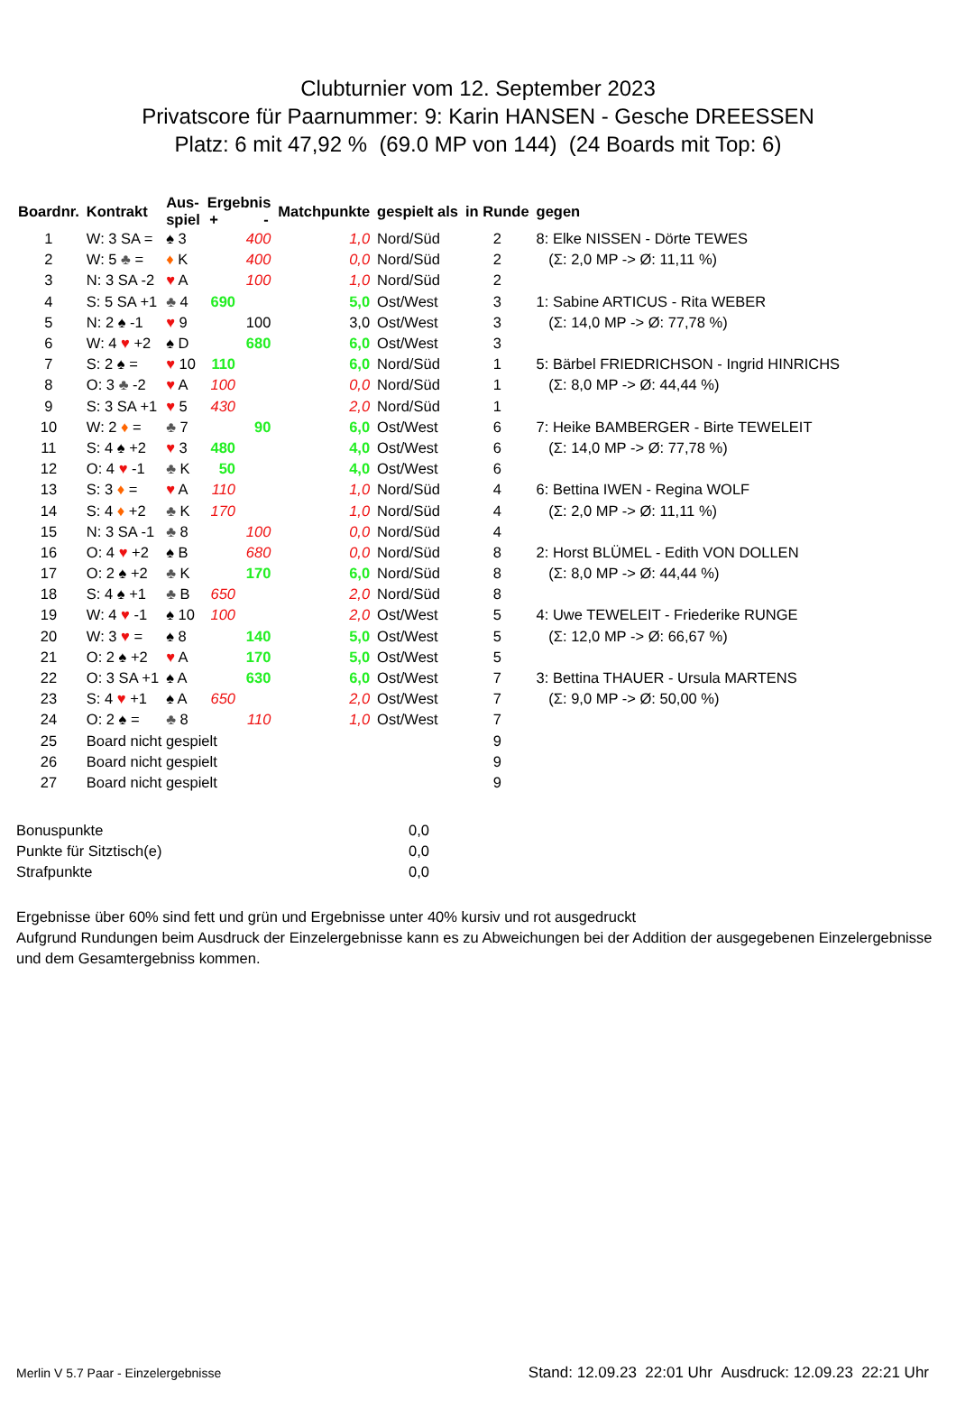Clubturnier vom 12. September 2023
Privatscore für Paarnummer: 9: Karin HANSEN - Gesche DREESSEN
Platz: 6 mit 47,92 % (69.0 MP von 144) (24 Boards mit Top: 6)
| Boardnr. | Kontrakt | Aus- spiel | Ergebnis + - | | Matchpunkte | gespielt als | in Runde | gegen |
| --- | --- | --- | --- | --- | --- | --- | --- | --- |
| 1 | W: 3 SA = | ♠ 3 | | 400 | 1,0 | Nord/Süd | 2 | 8: Elke NISSEN - Dörte TEWES |
| 2 | W: 5 ♣ = | ♦ K | | 400 | 0,0 | Nord/Süd | 2 | (Σ: 2,0 MP -> Ø: 11,11 %) |
| 3 | N: 3 SA -2 | ♥ A | | 100 | 1,0 | Nord/Süd | 2 | |
| 4 | S: 5 SA +1 | ♣ 4 | 690 | | 5,0 | Ost/West | 3 | 1: Sabine ARTICUS - Rita WEBER |
| 5 | N: 2 ♠ -1 | ♥ 9 | | 100 | 3,0 | Ost/West | 3 | (Σ: 14,0 MP -> Ø: 77,78 %) |
| 6 | W: 4 ♥ +2 | ♠ D | | 680 | 6,0 | Ost/West | 3 | |
| 7 | S: 2 ♠ = | ♥ 10 | 110 | | 6,0 | Nord/Süd | 1 | 5: Bärbel FRIEDRICHSON - Ingrid HINRICHS |
| 8 | O: 3 ♣ -2 | ♥ A | 100 | | 0,0 | Nord/Süd | 1 | (Σ: 8,0 MP -> Ø: 44,44 %) |
| 9 | S: 3 SA +1 | ♥ 5 | 430 | | 2,0 | Nord/Süd | 1 | |
| 10 | W: 2 ♦ = | ♣ 7 | | 90 | 6,0 | Ost/West | 6 | 7: Heike BAMBERGER - Birte TEWELEIT |
| 11 | S: 4 ♠ +2 | ♥ 3 | 480 | | 4,0 | Ost/West | 6 | (Σ: 14,0 MP -> Ø: 77,78 %) |
| 12 | O: 4 ♥ -1 | ♣ K | 50 | | 4,0 | Ost/West | 6 | |
| 13 | S: 3 ♦ = | ♥ A | 110 | | 1,0 | Nord/Süd | 4 | 6: Bettina IWEN - Regina WOLF |
| 14 | S: 4 ♦ +2 | ♣ K | 170 | | 1,0 | Nord/Süd | 4 | (Σ: 2,0 MP -> Ø: 11,11 %) |
| 15 | N: 3 SA -1 | ♣ 8 | | 100 | 0,0 | Nord/Süd | 4 | |
| 16 | O: 4 ♥ +2 | ♠ B | | 680 | 0,0 | Nord/Süd | 8 | 2: Horst BLÜMEL - Edith VON DOLLEN |
| 17 | O: 2 ♠ +2 | ♣ K | | 170 | 6,0 | Nord/Süd | 8 | (Σ: 8,0 MP -> Ø: 44,44 %) |
| 18 | S: 4 ♠ +1 | ♣ B | 650 | | 2,0 | Nord/Süd | 8 | |
| 19 | W: 4 ♥ -1 | ♠ 10 | 100 | | 2,0 | Ost/West | 5 | 4: Uwe TEWELEIT - Friederike RUNGE |
| 20 | W: 3 ♥ = | ♠ 8 | | 140 | 5,0 | Ost/West | 5 | (Σ: 12,0 MP -> Ø: 66,67 %) |
| 21 | O: 2 ♠ +2 | ♥ A | | 170 | 5,0 | Ost/West | 5 | |
| 22 | O: 3 SA +1 | ♠ A | | 630 | 6,0 | Ost/West | 7 | 3: Bettina THAUER - Ursula MARTENS |
| 23 | S: 4 ♥ +1 | ♠ A | 650 | | 2,0 | Ost/West | 7 | (Σ: 9,0 MP -> Ø: 50,00 %) |
| 24 | O: 2 ♠ = | ♣ 8 | | 110 | 1,0 | Ost/West | 7 | |
| 25 | Board nicht gespielt | | | | | | 9 | |
| 26 | Board nicht gespielt | | | | | | 9 | |
| 27 | Board nicht gespielt | | | | | | 9 | |
Bonuspunkte 0,0
Punkte für Sitztisch(e) 0,0
Strafpunkte 0,0
Ergebnisse über 60% sind fett und grün und Ergebnisse unter 40% kursiv und rot ausgedruckt
Aufgrund Rundungen beim Ausdruck der Einzelergebnisse kann es zu Abweichungen bei der Addition der ausgegebenen Einzelergebnisse und dem Gesamtergebniss kommen.
Merlin V 5.7 Paar - Einzelergebnisse Stand: 12.09.23 22:01 Uhr Ausdruck: 12.09.23 22:21 Uhr